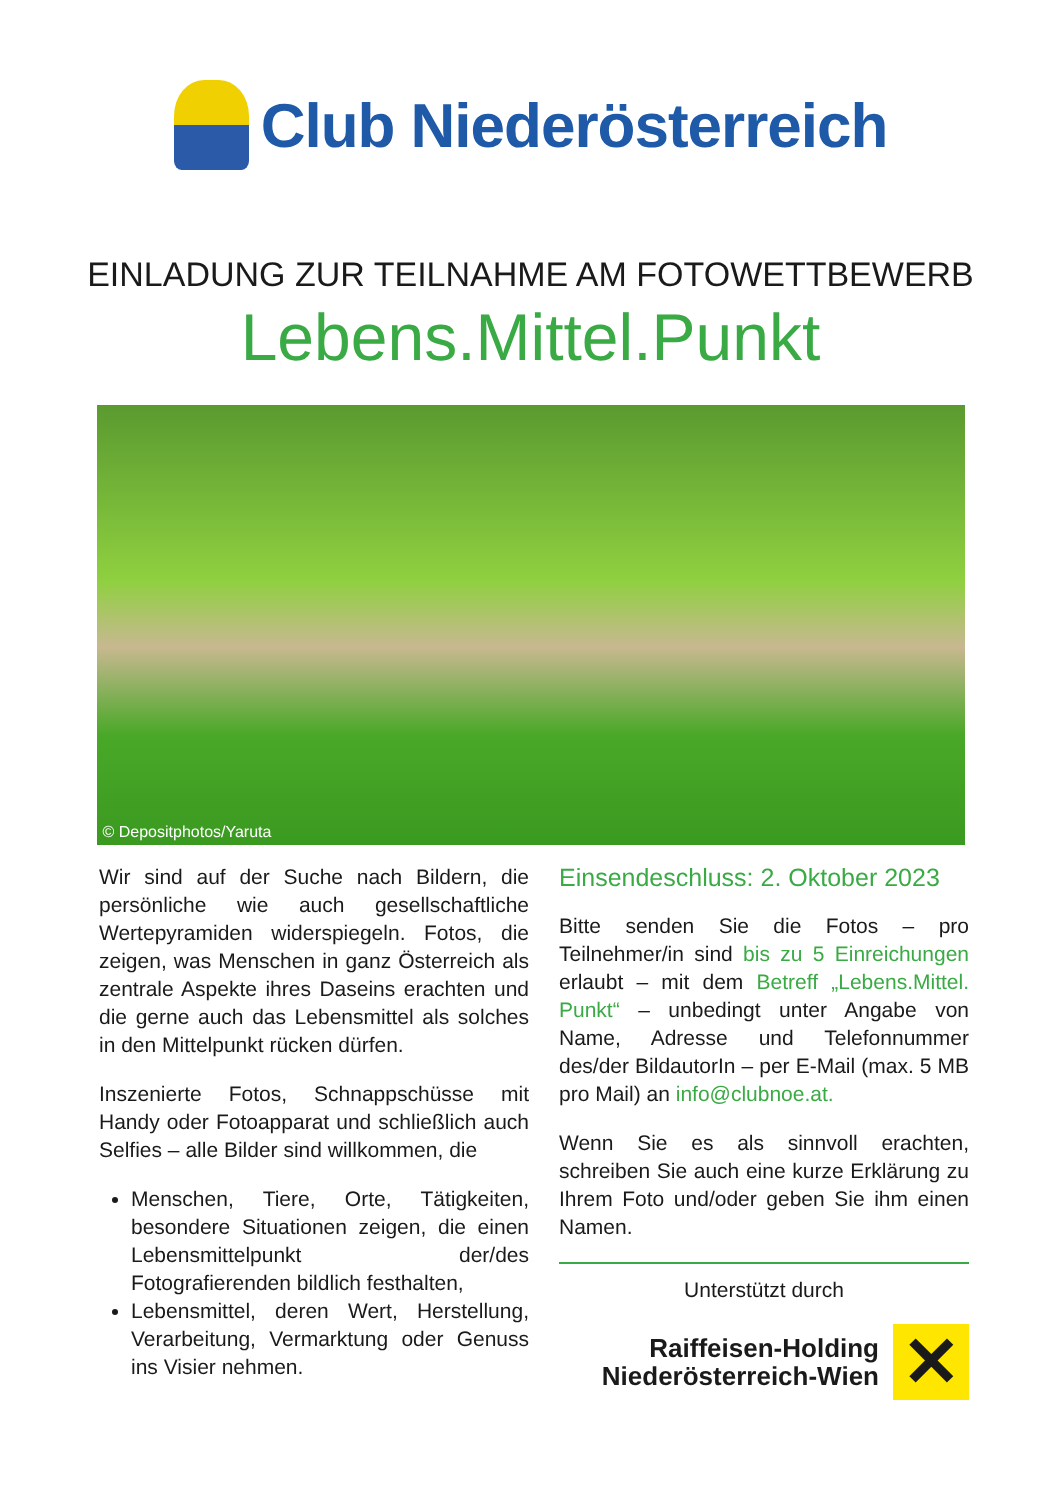Club Niederösterreich
EINLADUNG ZUR TEILNAHME AM FOTOWETTBEWERB
Lebens.Mittel.Punkt
© Depositphotos/Yaruta
Wir sind auf der Suche nach Bildern, die persönliche wie auch gesellschaftliche Wertepyramiden widerspiegeln. Fotos, die zeigen, was Menschen in ganz Österreich als zentrale Aspekte ihres Daseins erachten und die gerne auch das Lebensmittel als solches in den Mittelpunkt rücken dürfen.
Inszenierte Fotos, Schnappschüsse mit Handy oder Fotoapparat und schließlich auch Selfies – alle Bilder sind willkommen, die
Menschen, Tiere, Orte, Tätigkeiten, besondere Situationen zeigen, die einen Lebensmittelpunkt der/des Fotografierenden bildlich festhalten,
Lebensmittel, deren Wert, Herstellung, Verarbeitung, Vermarktung oder Genuss ins Visier nehmen.
Einsendeschluss: 2. Oktober 2023
Bitte senden Sie die Fotos – pro Teilnehmer/in sind bis zu 5 Einreichungen erlaubt – mit dem Betreff „Lebens.Mittel. Punkt“ – unbedingt unter Angabe von Name, Adresse und Telefonnummer des/der BildautorIn – per E-Mail (max. 5 MB pro Mail) an info@clubnoe.at.
Wenn Sie es als sinnvoll erachten, schreiben Sie auch eine kurze Erklärung zu Ihrem Foto und/oder geben Sie ihm einen Namen.
Unterstützt durch
Raiffeisen-Holding
Niederösterreich-Wien
✕